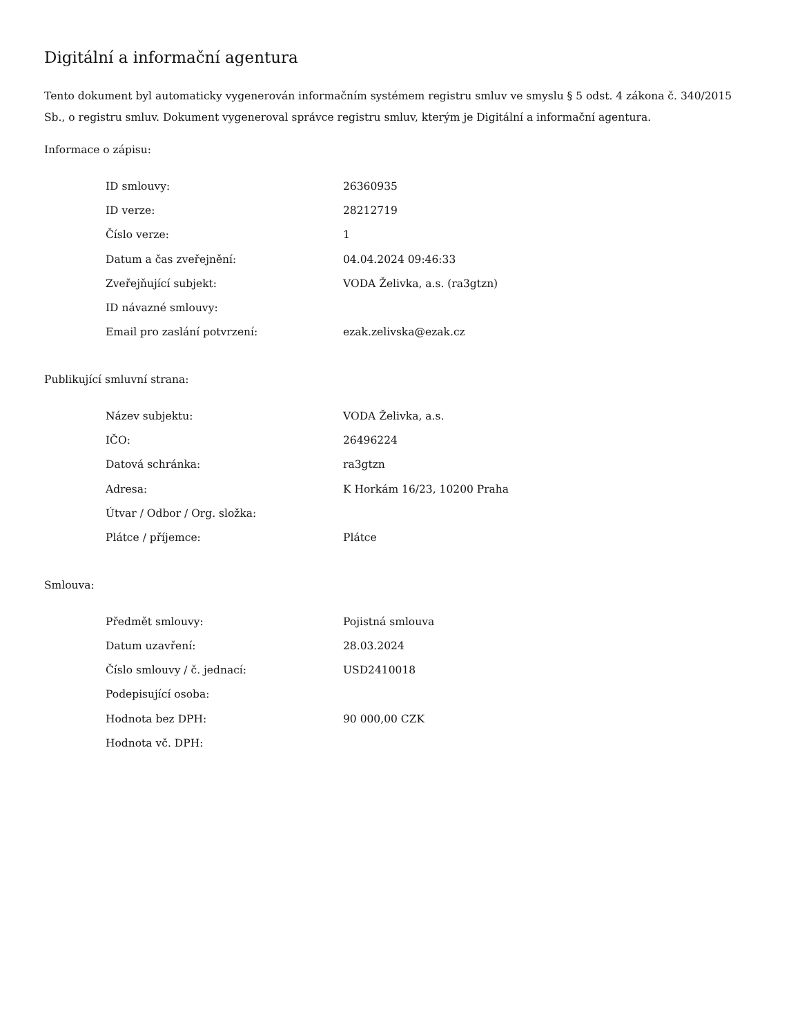Digitální a informační agentura
Tento dokument byl automaticky vygenerován informačním systémem registru smluv ve smyslu § 5 odst. 4 zákona č. 340/2015 Sb., o registru smluv. Dokument vygeneroval správce registru smluv, kterým je Digitální a informační agentura.
Informace o zápisu:
| ID smlouvy: | 26360935 |
| ID verze: | 28212719 |
| Číslo verze: | 1 |
| Datum a čas zveřejnění: | 04.04.2024 09:46:33 |
| Zveřejňující subjekt: | VODA Želivka, a.s. (ra3gtzn) |
| ID návazné smlouvy: | |
| Email pro zaslání potvrzení: | ezak.zelivska@ezak.cz |
Publikující smluvní strana:
| Název subjektu: | VODA Želivka, a.s. |
| IČO: | 26496224 |
| Datová schránka: | ra3gtzn |
| Adresa: | K Horkám 16/23, 10200 Praha |
| Útvar / Odbor / Org. složka: | |
| Plátce / příjemce: | Plátce |
Smlouva:
| Předmět smlouvy: | Pojistná smlouva |
| Datum uzavření: | 28.03.2024 |
| Číslo smlouvy / č. jednací: | USD2410018 |
| Podepisující osoba: | |
| Hodnota bez DPH: | 90 000,00 CZK |
| Hodnota vč. DPH: | |